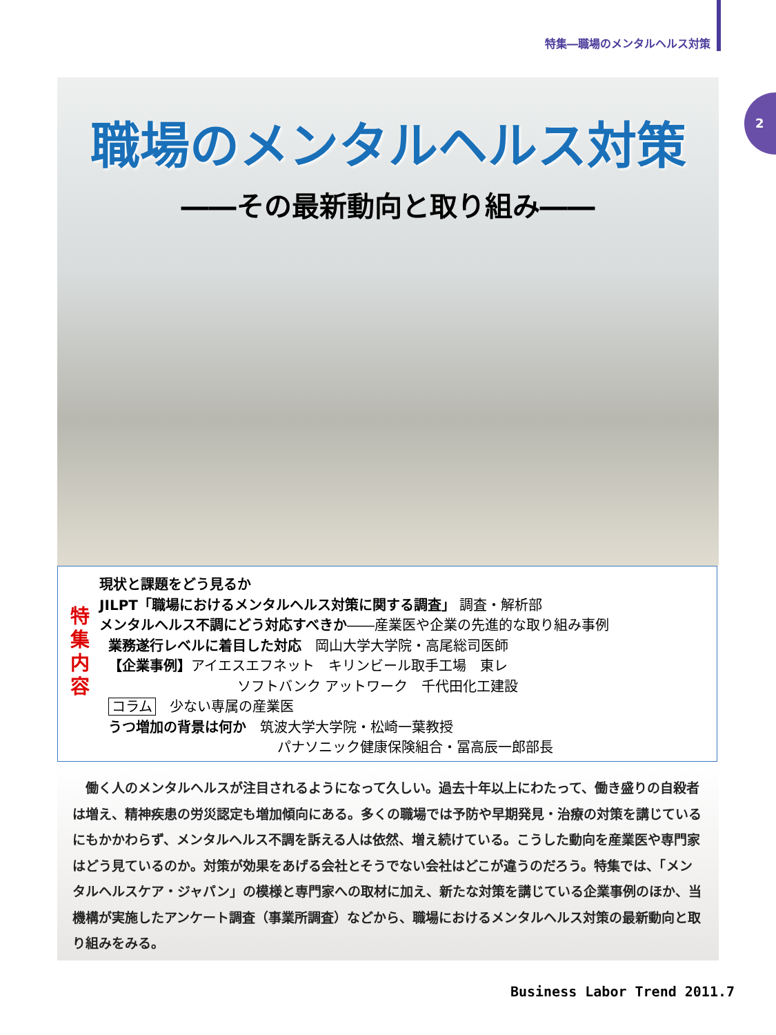特集―職場のメンタルヘルス対策
2
職場のメンタルヘルス対策
――その最新動向と取り組み――
特
集
内
容
現状と課題をどう見るか
JILPT「職場におけるメンタルヘルス対策に関する調査」 調査・解析部
メンタルヘルス不調にどう対応すべきか――産業医や企業の先進的な取り組み事例
業務遂行レベルに着目した対応　岡山大学大学院・高尾総司医師
【企業事例】アイエスエフネット　キリンビール取手工場　東レ
ソフトバンク アットワーク　千代田化工建設
コラム　少ない専属の産業医
うつ増加の背景は何か　筑波大学大学院・松崎一葉教授
パナソニック健康保険組合・冨高辰一郎部長
　働く人のメンタルヘルスが注目されるようになって久しい。過去十年以上にわたって、働き盛りの自殺者は増え、精神疾患の労災認定も増加傾向にある。多くの職場では予防や早期発見・治療の対策を講じているにもかかわらず、メンタルヘルス不調を訴える人は依然、増え続けている。こうした動向を産業医や専門家はどう見ているのか。対策が効果をあげる会社とそうでない会社はどこが違うのだろう。特集では、「メンタルヘルスケア・ジャパン」の模様と専門家への取材に加え、新たな対策を講じている企業事例のほか、当機構が実施したアンケート調査（事業所調査）などから、職場におけるメンタルヘルス対策の最新動向と取り組みをみる。
Business Labor Trend 2011.7